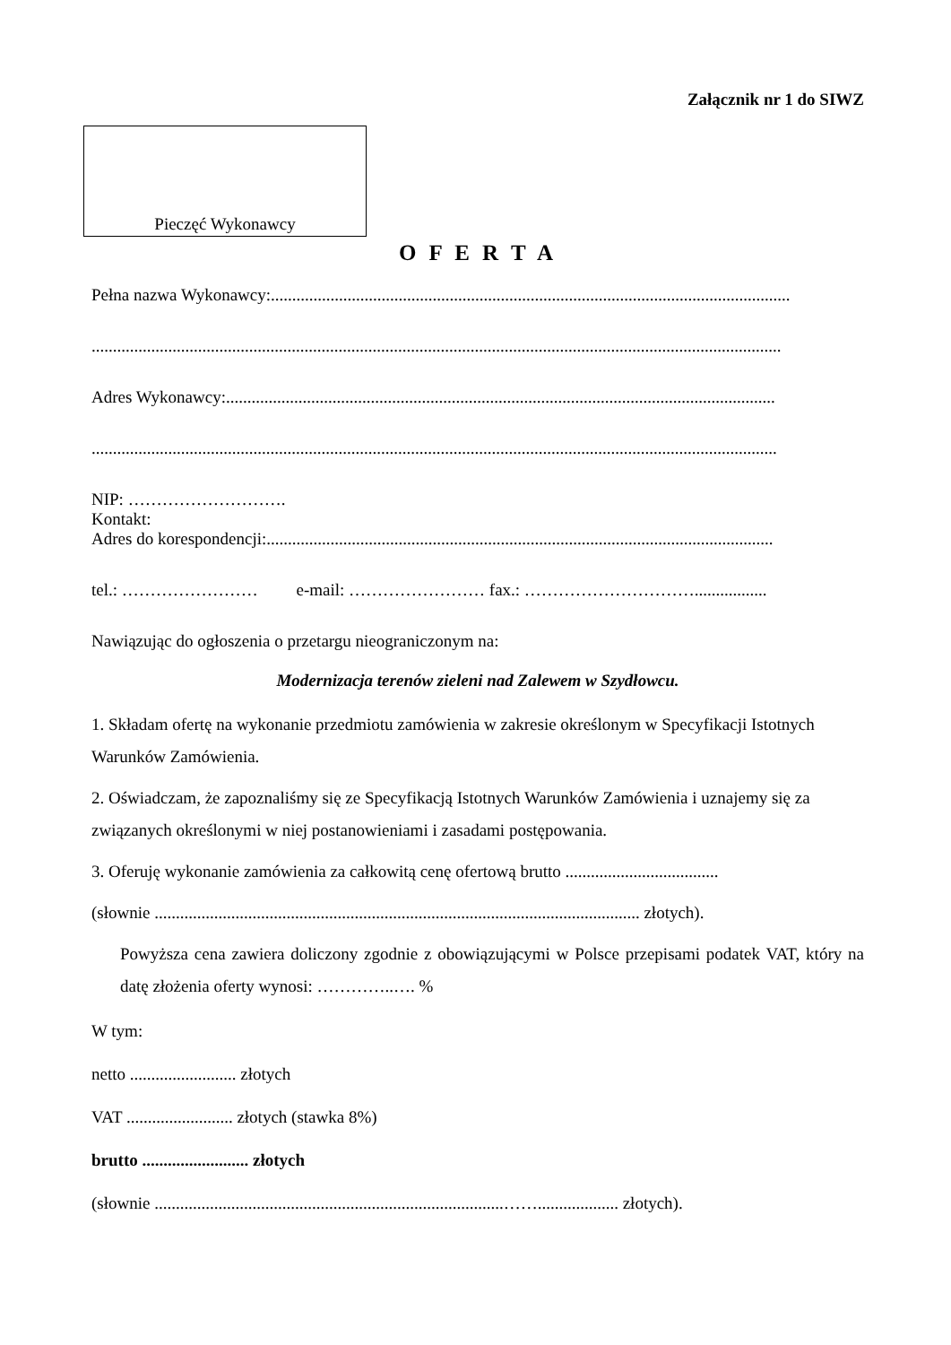Załącznik nr 1 do SIWZ
Pieczęć Wykonawcy
O F E R T A
Pełna nazwa Wykonawcy:..........................................................................................................................
..................................................................................................................................................................
Adres Wykonawcy:.................................................................................................................................
.................................................................................................................................................................
NIP: ……………………….
Kontakt:
Adres do korespondencji:.......................................................................................................................
tel.: …………………… e-mail: …………………… fax.: ………………………….................
Nawiązując do ogłoszenia o przetargu nieograniczonym na:
Modernizacja terenów zieleni nad Zalewem w Szydłowcu.
1. Składam ofertę na wykonanie przedmiotu zamówienia w zakresie określonym w Specyfikacji Istotnych Warunków Zamówienia.
2. Oświadczam, że zapoznaliśmy się ze Specyfikacją Istotnych Warunków Zamówienia i uznajemy się za związanych określonymi w niej postanowieniami i zasadami postępowania.
3. Oferuję wykonanie zamówienia za całkowitą cenę ofertową brutto ....................................
(słownie .................................................................................................................. złotych).
Powyższa cena zawiera doliczony zgodnie z obowiązującymi w Polsce przepisami podatek VAT, który na datę złożenia oferty wynosi: …………..…. %
W tym:
netto ......................... złotych
VAT ......................... złotych (stawka 8%)
brutto ......................... złotych
(słownie ..................................................................................……................... złotych).